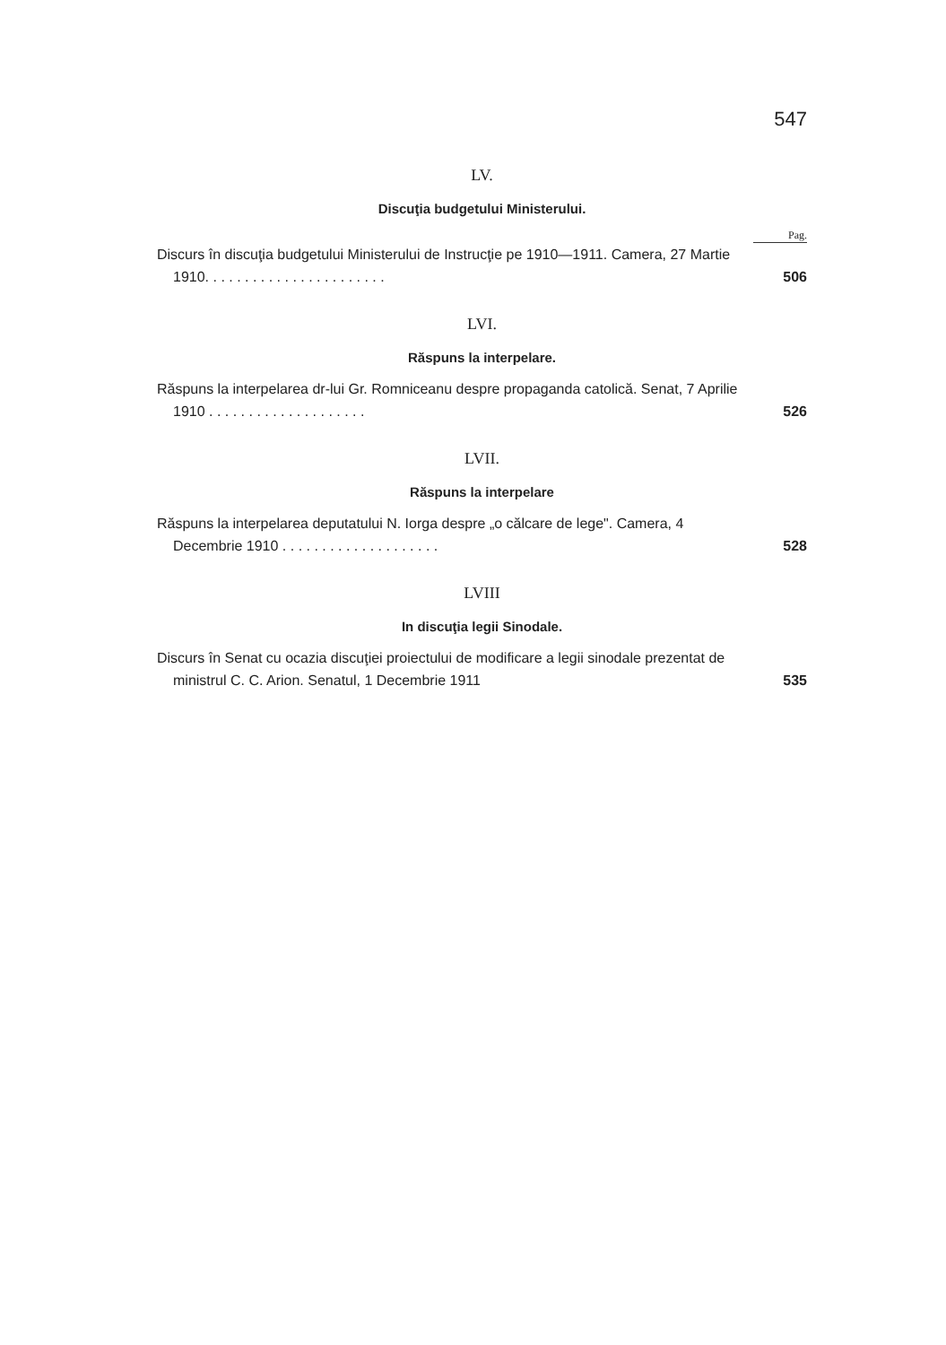547
LV.
Discuţia budgetului Ministerului.
Pag.
Discurs în discuţia budgetului Ministerului de Instrucţie pe 1910—1911. Camera, 27 Martie 1910. . . . . . . . . . . . . . . . . . . . . . .
506
LVI.
Răspuns la interpelare.
Răspuns la interpelarea dr-lui Gr. Romniceanu despre propaganda catolică. Senat, 7 Aprilie 1910 . . . . . . . . . . . . . . . . . . . .
526
LVII.
Răspuns la interpelare
Răspuns la interpelarea deputatului N. Iorga despre „o călcare de lege". Camera, 4 Decembrie 1910 . . . . . . . . . . . . . . . . . . . .
528
LVIII
In discuţia legii Sinodale.
Discurs în Senat cu ocazia discuţiei proiectului de modificare a legii sinodale prezentat de ministrul C. C. Arion. Senatul, 1 Decembrie 1911
535